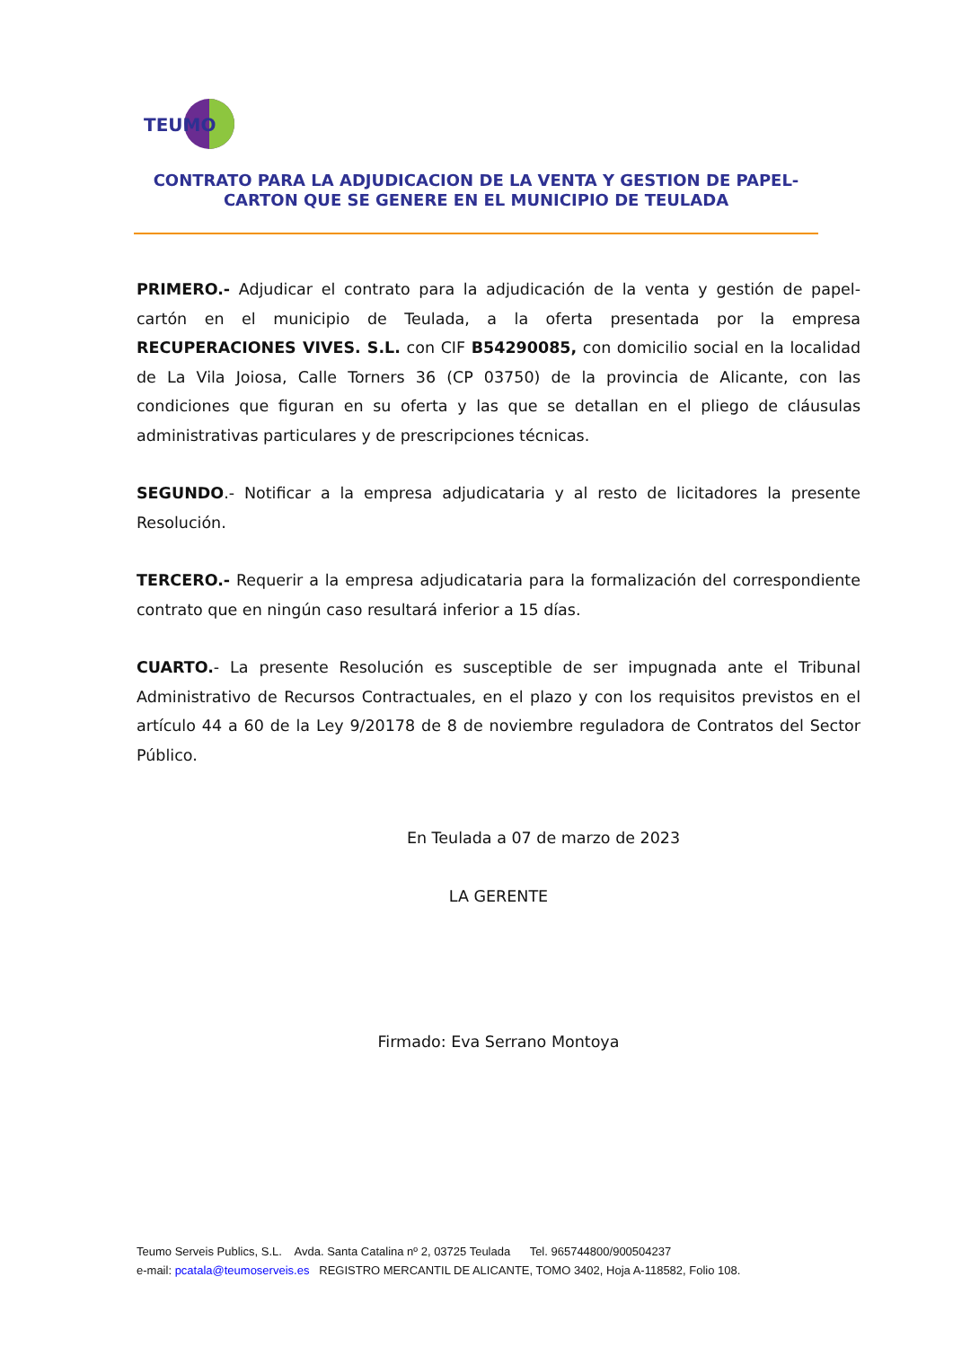TEUMO
CONTRATO PARA LA ADJUDICACION DE LA VENTA Y GESTION DE PAPEL-
CARTON QUE SE GENERE EN EL MUNICIPIO DE TEULADA
PRIMERO.- Adjudicar el contrato para la adjudicación de la venta y gestión de papel-cartón en el municipio de Teulada, a la oferta presentada por la empresa RECUPERACIONES VIVES. S.L. con CIF B54290085, con domicilio social en la localidad de La Vila Joiosa, Calle Torners 36 (CP 03750) de la provincia de Alicante, con las condiciones que figuran en su oferta y las que se detallan en el pliego de cláusulas administrativas particulares y de prescripciones técnicas.
SEGUNDO.- Notificar a la empresa adjudicataria y al resto de licitadores la presente Resolución.
TERCERO.- Requerir a la empresa adjudicataria para la formalización del correspondiente contrato que en ningún caso resultará inferior a 15 días.
CUARTO.- La presente Resolución es susceptible de ser impugnada ante el Tribunal Administrativo de Recursos Contractuales, en el plazo y con los requisitos previstos en el artículo 44 a 60 de la Ley 9/20178 de 8 de noviembre reguladora de Contratos del Sector Público.
En Teulada a 07 de marzo de 2023
LA GERENTE
Firmado: Eva Serrano Montoya
Teumo Serveis Publics, S.L. Avda. Santa Catalina nº 2, 03725 Teulada Tel. 965744800/900504237
e-mail: pcatala@teumoserveis.es REGISTRO MERCANTIL DE ALICANTE, TOMO 3402, Hoja A-118582, Folio 108.